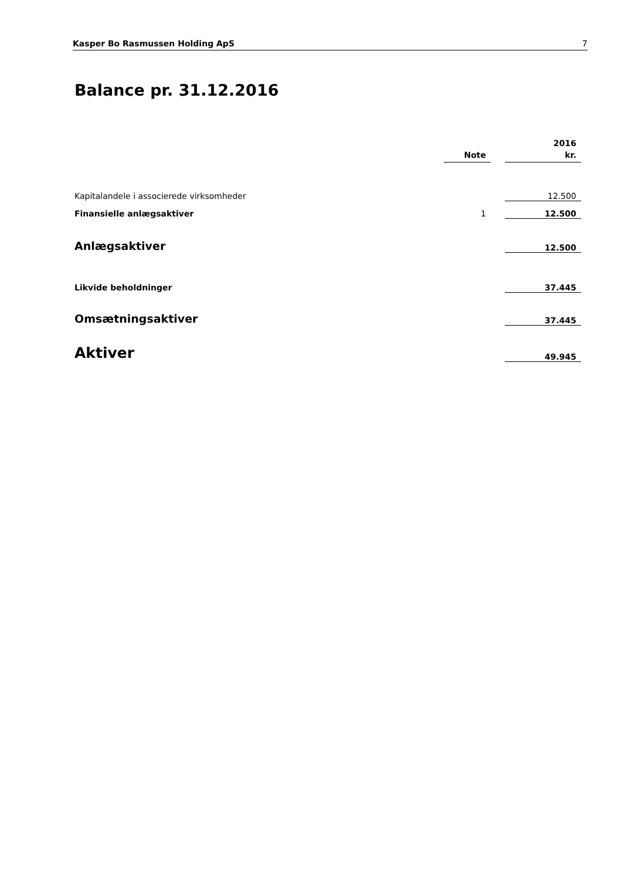Kasper Bo Rasmussen Holding ApS 7
Balance pr. 31.12.2016
| | | | 2016 |
| --- | --- | --- | --- |
| | Note | | kr. |
| Kapitalandele i associerede virksomheder | | | 12.500 |
| Finansielle anlægsaktiver | 1 | | 12.500 |
| Anlægsaktiver | | | 12.500 |
| Likvide beholdninger | | | 37.445 |
| Omsætningsaktiver | | | 37.445 |
| Aktiver | | | 49.945 |